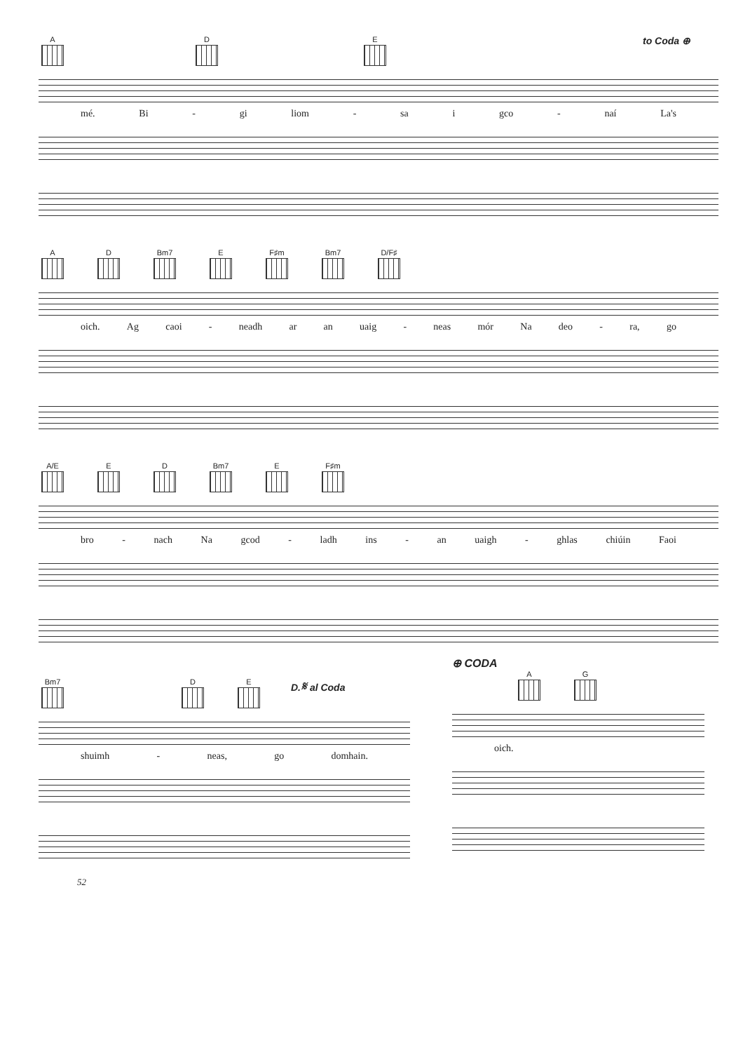A D E to Coda ⊕
mé. Bi - gi liom - sa i gco - naí La's
A D Bm7 E F♯m Bm7 D/F♯
oich. Ag caoi - neadh ar an uaig - neas mór Na deo - ra, go
A/E E D Bm7 E F♯m
bro - nach Na gcod - ladh ins - an uaigh - ghlas chiúin Faoi
Bm7 D E D.𝄋 al Coda
shuimh - neas, go domhain.
⊕ CODA
A G
oich.
52